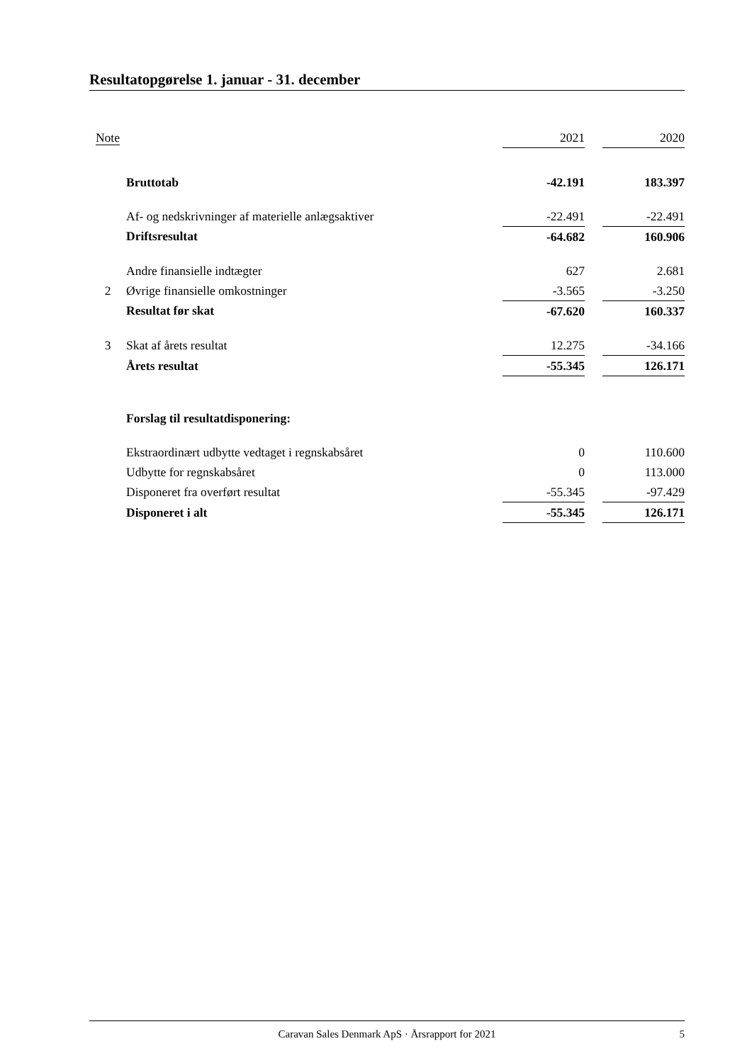Resultatopgørelse 1. januar - 31. december
| Note | | 2021 | | 2020 |
| --- | --- | --- | --- | --- |
| | Bruttotab | -42.191 | | 183.397 |
| | Af- og nedskrivninger af materielle anlægsaktiver | -22.491 | | -22.491 |
| | Driftsresultat | -64.682 | | 160.906 |
| | Andre finansielle indtægter | 627 | | 2.681 |
| 2 | Øvrige finansielle omkostninger | -3.565 | | -3.250 |
| | Resultat før skat | -67.620 | | 160.337 |
| 3 | Skat af årets resultat | 12.275 | | -34.166 |
| | Årets resultat | -55.345 | | 126.171 |
| | Forslag til resultatdisponering: | | | |
| | Ekstraordinært udbytte vedtaget i regnskabsåret | 0 | | 110.600 |
| | Udbytte for regnskabsåret | 0 | | 113.000 |
| | Disponeret fra overført resultat | -55.345 | | -97.429 |
| | Disponeret i alt | -55.345 | | 126.171 |
Caravan Sales Denmark ApS · Årsrapport for 2021
5